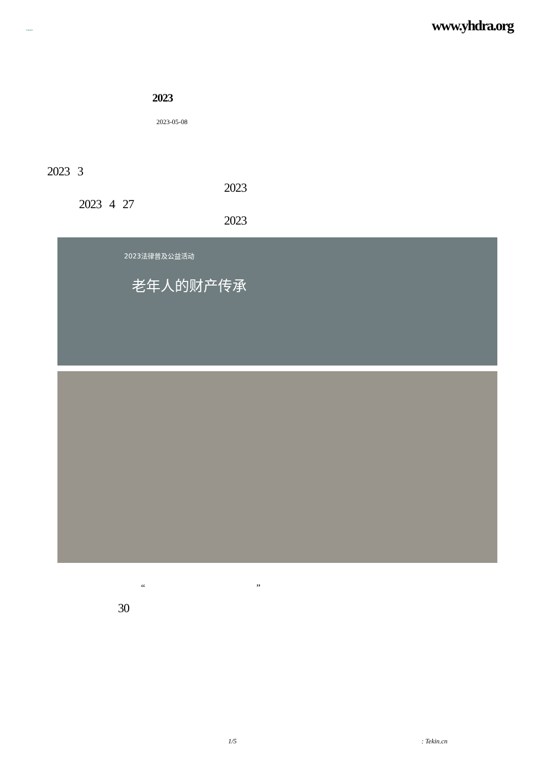YHDRA
www.yhdra.org
2023
2023-05-08
2023 3
2023
2023 4 27
2023
2023法律普及公益活动
老年人的财产传承
“ ”
30
1/5 : Tekin.cn